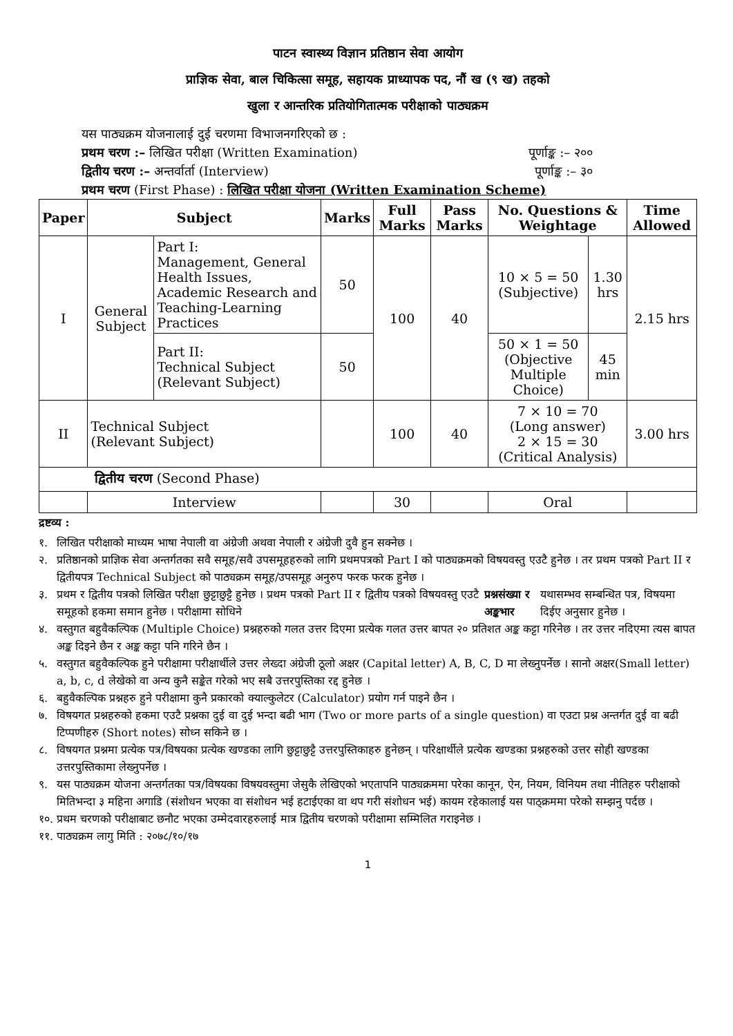पाटन स्वास्थ्य विज्ञान प्रतिष्ठान सेवा आयोग
प्राज्ञिक सेवा, बाल चिकित्सा समूह, सहायक प्राध्यापक पद, नौं ख (९ ख) तहको
खुला र आन्तरिक प्रतियोगितात्मक परीक्षाको पाठ्यक्रम
यस पाठ्यक्रम योजनालाई दुई चरणमा विभाजनगरिएको छ :
प्रथम चरण :– लिखित परीक्षा (Written Examination) पूर्णाङ्क :– २००
द्वितीय चरण :– अन्तर्वार्ता (Interview) पूर्णाङ्क :– ३०
प्रथम चरण (First Phase) : लिखित परीक्षा योजना (Written Examination Scheme)
| Paper | Subject | | Marks | Full Marks | Pass Marks | No. Questions & Weightage | | Time Allowed |
| --- | --- | --- | --- | --- | --- | --- | --- | --- |
| I | General Subject | Part I: Management, General Health Issues, Academic Research and Teaching-Learning Practices | 50 | 100 | 40 | 10 × 5 = 50 (Subjective) | 1.30 hrs | 2.15 hrs |
| | | Part II: Technical Subject (Relevant Subject) | 50 | | | 50 × 1 = 50 (Objective Multiple Choice) | 45 min | |
| II | Technical Subject (Relevant Subject) | | | 100 | 40 | 7 × 10 = 70 (Long answer) 2 × 15 = 30 (Critical Analysis) | | 3.00 hrs |
| द्वितीय चरण (Second Phase) | | | | | | | | |
| | Interview | | | 30 | | Oral | | |
द्रष्टव्य :
१. लिखित परीक्षाको माध्यम भाषा नेपाली वा अंग्रेजी अथवा नेपाली र अंग्रेजी दुवै हुन सक्नेछ ।
२. प्रतिष्ठानको प्राज्ञिक सेवा अन्तर्गतका सवै समूह/सवै उपसमूहहरुको लागि प्रथमपत्रको Part I को पाठ्यक्रमको विषयवस्तु एउटै हुनेछ । तर प्रथम पत्रको Part II र द्वितीयपत्र Technical Subject को पाठ्यक्रम समूह/उपसमूह अनुरुप फरक फरक हुनेछ ।
३. प्रथम र द्वितीय पत्रको लिखित परीक्षा छुट्टाछुट्टै हुनेछ । प्रथम पत्रको Part II र द्वितीय पत्रको विषयवस्तु एउटै समूहको हकमा समान हुनेछ । परीक्षामा सोधिने प्रश्नसंख्या र अङ्कभार यथासम्भव सम्बन्धित पत्र, विषयमा दिईए अनुसार हुनेछ ।
४. वस्तुगत बहुवैकल्पिक (Multiple Choice) प्रश्नहरुको गलत उत्तर दिएमा प्रत्येक गलत उत्तर बापत २० प्रतिशत अङ्क कट्टा गरिनेछ । तर उत्तर नदिएमा त्यस बापत अङ्क दिइने छैन र अङ्क कट्टा पनि गरिने छैन ।
५. वस्तुगत बहुवैकल्पिक हुने परीक्षामा परीक्षार्थीले उत्तर लेख्दा अंग्रेजी ठूलो अक्षर (Capital letter) A, B, C, D मा लेख्नुपर्नेछ । सानो अक्षर(Small letter) a, b, c, d लेखेको वा अन्य कुनै सङ्केत गरेको भए सबै उत्तरपुस्तिका रद्द हुनेछ ।
६. बहुवैकल्पिक प्रश्नहरु हुने परीक्षामा कुनै प्रकारको क्याल्कुलेटर (Calculator) प्रयोग गर्न पाइने छैन ।
७. विषयगत प्रश्नहरुको हकमा एउटै प्रश्नका दुई वा दुई भन्दा बढी भाग (Two or more parts of a single question) वा एउटा प्रश्न अन्तर्गत दुई वा बढी टिप्पणीहरु (Short notes) सोध्न सकिने छ ।
८. विषयगत प्रश्नमा प्रत्येक पत्र/विषयका प्रत्येक खण्डका लागि छुट्टाछुट्टै उत्तरपुस्तिकाहरु हुनेछन् । परिक्षार्थीले प्रत्येक खण्डका प्रश्नहरुको उत्तर सोही खण्डका उत्तरपुस्तिकामा लेख्नुपर्नेछ ।
९. यस पाठ्यक्रम योजना अन्तर्गतका पत्र/विषयका विषयवस्तुमा जेसुकै लेखिएको भएतापनि पाठ्यक्रममा परेका कानून, ऐन, नियम, विनियम तथा नीतिहरु परीक्षाको मितिभन्दा ३ महिना अगाडि (संशोधन भएका वा संशोधन भई हटाईएका वा थप गरी संशोधन भई) कायम रहेकालाई यस पाठ्क्रममा परेको सम्झनु पर्दछ ।
१०. प्रथम चरणको परीक्षाबाट छनौट भएका उम्मेदवारहरुलाई मात्र द्वितीय चरणको परीक्षामा सम्मिलित गराइनेछ ।
११. पाठ्यक्रम लागु मिति : २०७८/१०/१७
1